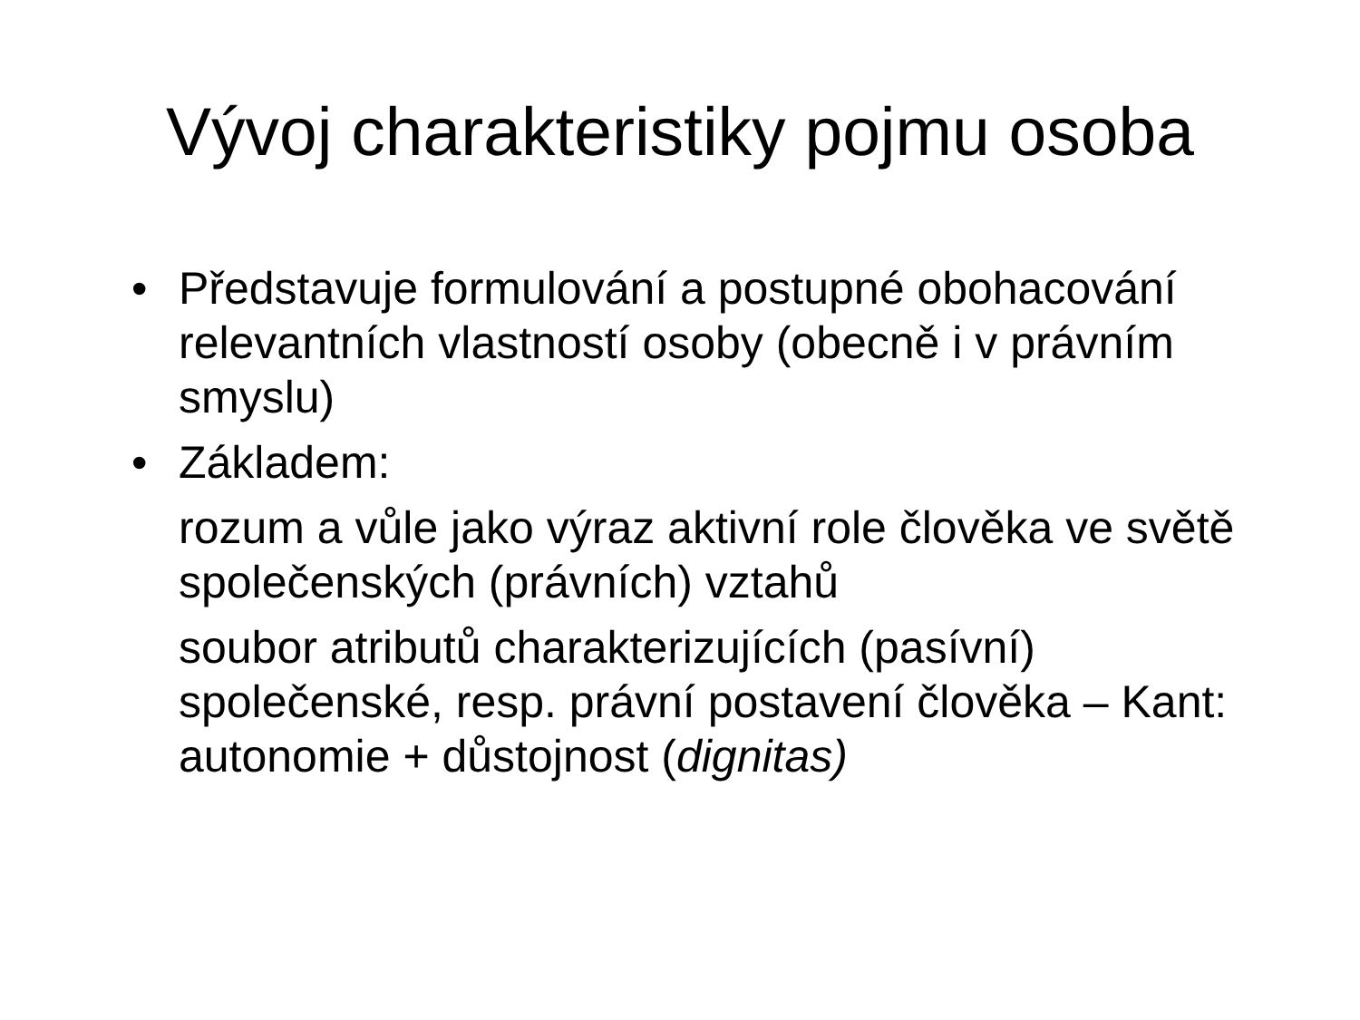Vývoj charakteristiky pojmu osoba
• Představuje formulování a postupné obohacování relevantních vlastností osoby (obecně i v právním smyslu)
• Základem:
rozum a vůle jako výraz aktivní role člověka ve světě společenských (právních) vztahů
soubor atributů charakterizujících (pasívní) společenské, resp. právní postavení člověka – Kant: autonomie + důstojnost (dignitas)